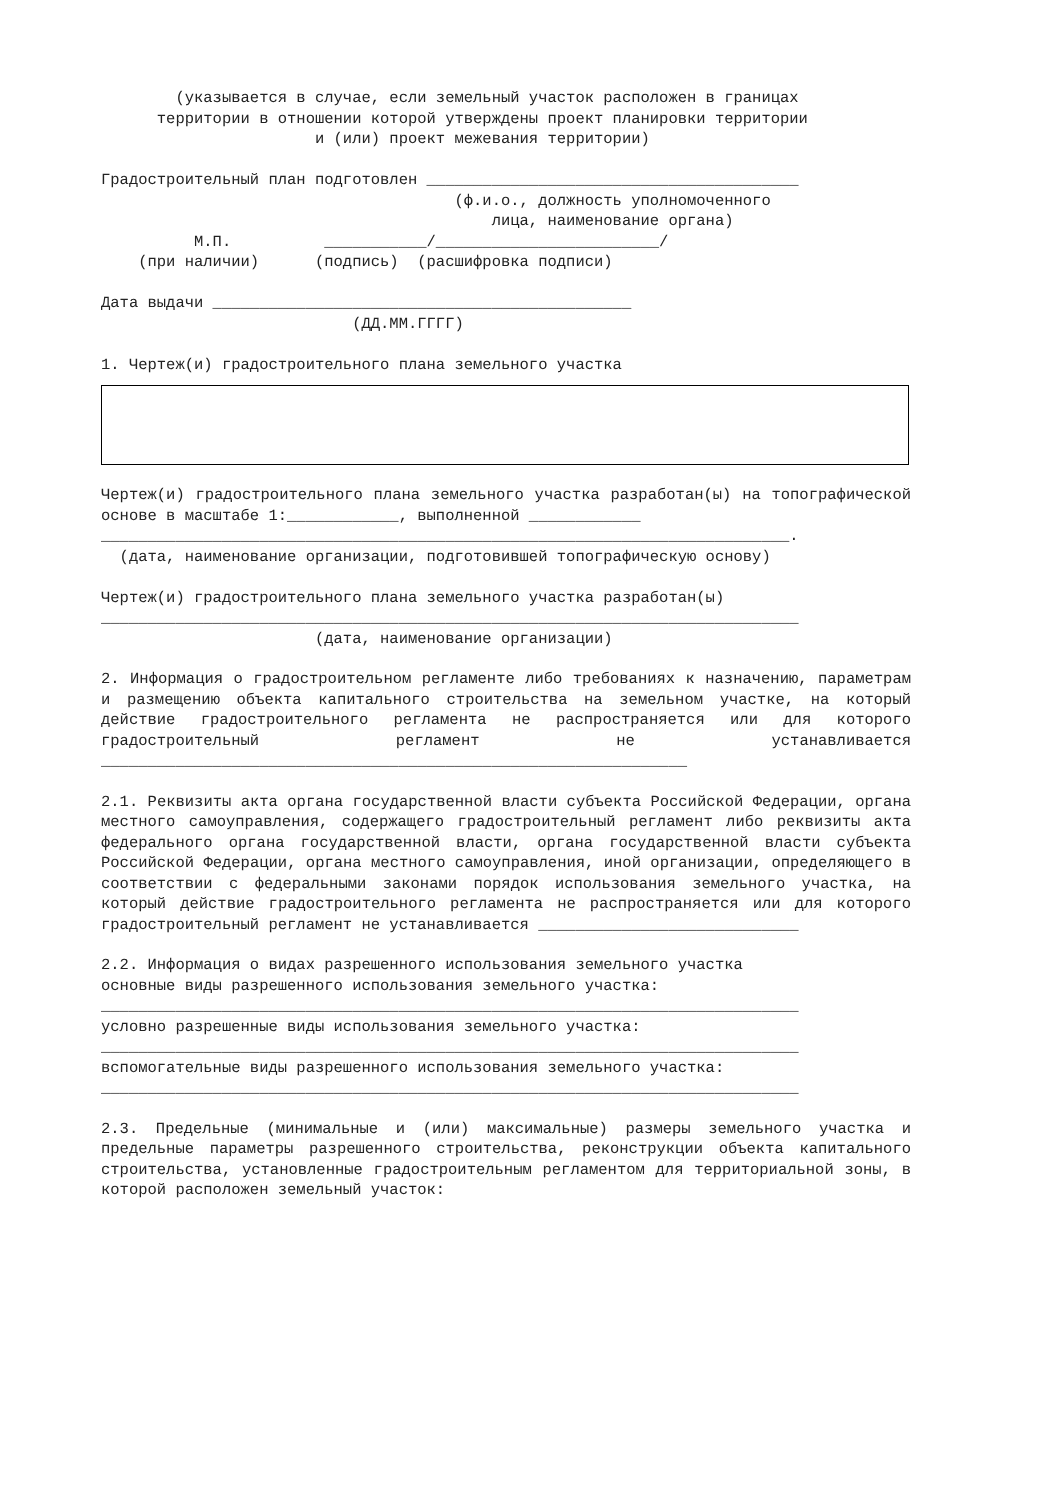(указывается в случае, если земельный участок расположен в границах
      территории в отношении которой утверждены проект планировки территории
                       и (или) проект межевания территории)

Градостроительный план подготовлен ________________________________________
                                      (ф.и.о., должность уполномоченного
                                          лица, наименование органа)
          М.П.          ___________/________________________/
    (при наличии)      (подпись)  (расшифровка подписи)

Дата выдачи _____________________________________________
                           (ДД.ММ.ГГГГ)

1. Чертеж(и) градостроительного плана земельного участка
Чертеж(и) градостроительного плана земельного участка разработан(ы) на топографической основе в масштабе 1:____________, выполненной ____________
__________________________________________________________________________.
  (дата, наименование организации, подготовившей топографическую основу)

Чертеж(и) градостроительного плана земельного участка разработан(ы)
___________________________________________________________________________
                       (дата, наименование организации)
2. Информация о градостроительном регламенте либо требованиях к назначению, параметрам и размещению объекта капитального строительства на земельном участке, на который действие градостроительного регламента не распространяется или для которого градостроительный регламент не устанавливается _______________________________________________________________
2.1. Реквизиты акта органа государственной власти субъекта Российской Федерации, органа местного самоуправления, содержащего градостроительный регламент либо реквизиты акта федерального органа государственной власти, органа государственной власти субъекта Российской Федерации, органа местного самоуправления, иной организации, определяющего в соответствии с федеральными законами порядок использования земельного участка, на который действие градостроительного регламента не распространяется или для которого градостроительный регламент не устанавливается ____________________________
2.2. Информация о видах разрешенного использования земельного участка
основные виды разрешенного использования земельного участка:
___________________________________________________________________________
условно разрешенные виды использования земельного участка:
___________________________________________________________________________
вспомогательные виды разрешенного использования земельного участка:
___________________________________________________________________________
2.3. Предельные (минимальные и (или) максимальные) размеры земельного участка и предельные параметры разрешенного строительства, реконструкции объекта капитального строительства, установленные градостроительным регламентом для территориальной зоны, в которой расположен земельный участок: